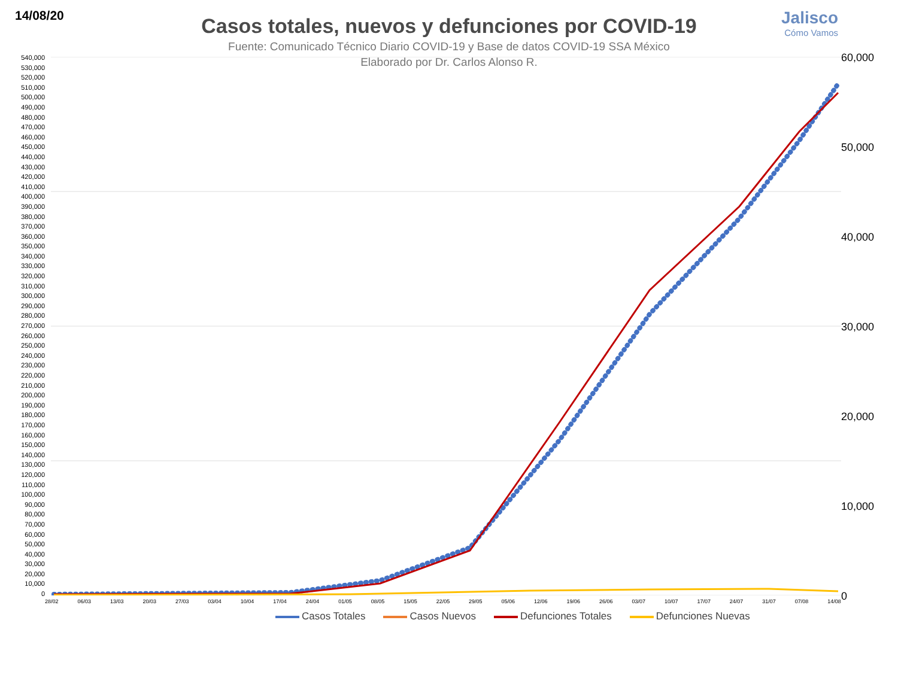14/08/20 Jalisco
Cómo Vamos
Casos totales, nuevos y defunciones por COVID-19
Fuente: Comunicado Técnico Diario COVID-19 y Base de datos COVID-19 SSA México
Elaborado por Dr. Carlos Alonso R.
540,000
530,000
520,000
510,000
500,000
490,000
480,000
470,000
460,000
450,000
440,000
430,000
420,000
410,000
400,000
390,000
380,000
370,000
360,000
350,000
340,000
330,000
320,000
310,000
300,000
290,000
280,000
270,000
260,000
250,000
240,000
230,000
220,000
210,000
200,000
190,000
180,000
170,000
160,000
150,000
140,000
130,000
120,000
110,000
100,000
90,000
80,000
70,000
60,000
50,000
40,000
30,000
20,000
10,000
0
60,000
50,000
40,000
30,000
20,000
10,000
0
28/02 06/03 13/03 20/03 27/03 03/04 10/04 17/04 24/04 01/05 08/05 15/05 22/05 29/05 05/06 12/06 19/06 26/06 03/07 10/07 17/07 24/07 31/07 07/08 14/08
Casos Totales Casos Nuevos Defunciones Totales Defunciones Nuevas